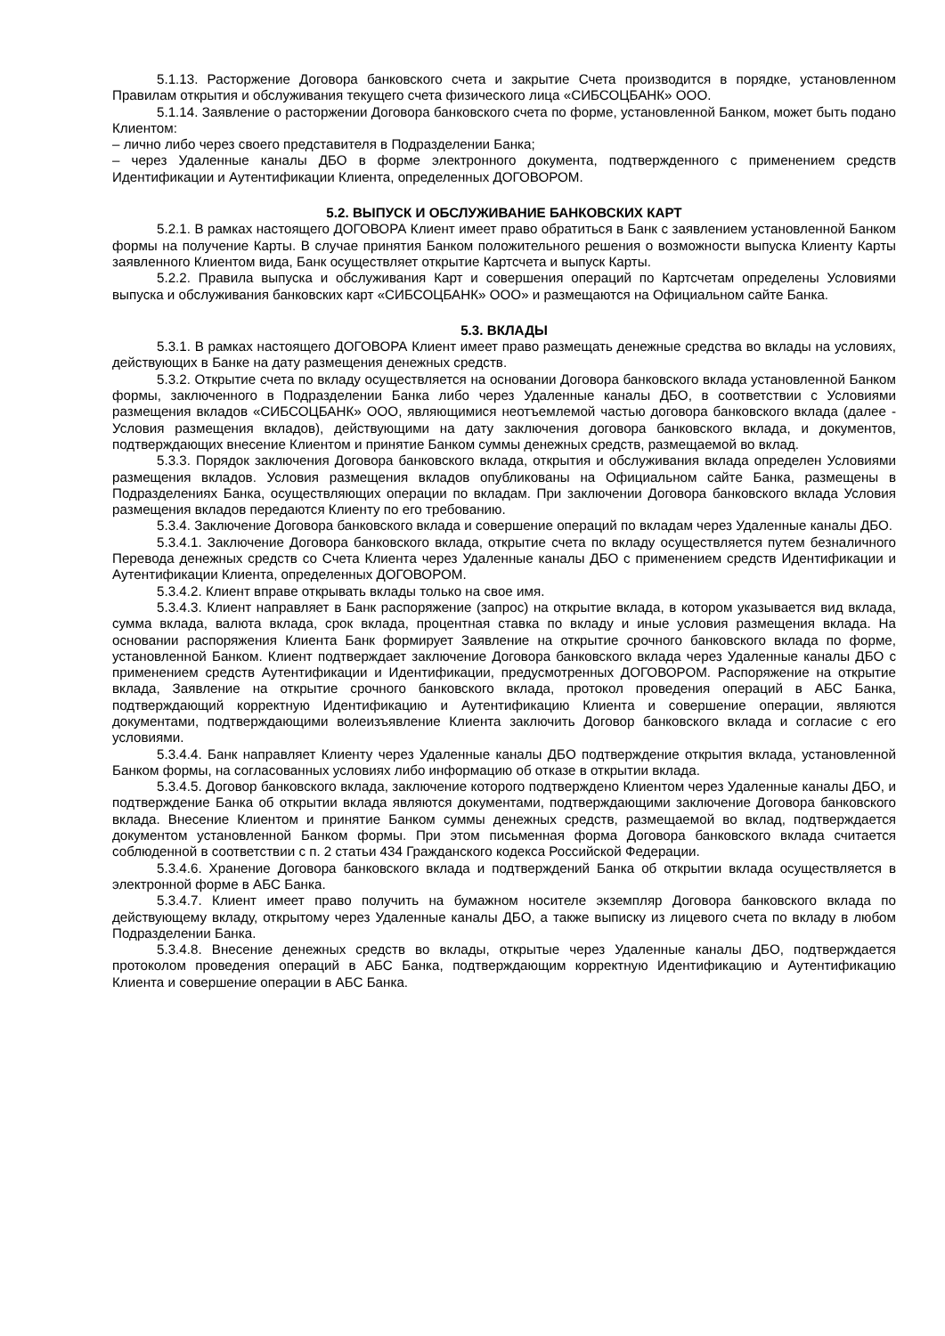5.1.13. Расторжение Договора банковского счета и закрытие Счета производится в порядке, установленном Правилам открытия и обслуживания текущего счета физического лица «СИБСОЦБАНК» ООО.
5.1.14. Заявление о расторжении Договора банковского счета по форме, установленной Банком, может быть подано Клиентом:
– лично либо через своего представителя в Подразделении Банка;
– через Удаленные каналы ДБО в форме электронного документа, подтвержденного с применением средств Идентификации и Аутентификации Клиента, определенных ДОГОВОРОМ.
5.2. ВЫПУСК И ОБСЛУЖИВАНИЕ БАНКОВСКИХ КАРТ
5.2.1. В рамках настоящего ДОГОВОРА Клиент имеет право обратиться в Банк с заявлением установленной Банком формы на получение Карты. В случае принятия Банком положительного решения о возможности выпуска Клиенту Карты заявленного Клиентом вида, Банк осуществляет открытие Картсчета и выпуск Карты.
5.2.2. Правила выпуска и обслуживания Карт и совершения операций по Картсчетам определены Условиями выпуска и обслуживания банковских карт «СИБСОЦБАНК» ООО» и размещаются на Официальном сайте Банка.
5.3. ВКЛАДЫ
5.3.1. В рамках настоящего ДОГОВОРА Клиент имеет право размещать денежные средства во вклады на условиях, действующих в Банке на дату размещения денежных средств.
5.3.2. Открытие счета по вкладу осуществляется на основании Договора банковского вклада установленной Банком формы, заключенного в Подразделении Банка либо через Удаленные каналы ДБО, в соответствии с Условиями размещения вкладов «СИБСОЦБАНК» ООО, являющимися неотъемлемой частью договора банковского вклада (далее - Условия размещения вкладов), действующими на дату заключения договора банковского вклада, и документов, подтверждающих внесение Клиентом и принятие Банком суммы денежных средств, размещаемой во вклад.
5.3.3. Порядок заключения Договора банковского вклада, открытия и обслуживания вклада определен Условиями размещения вкладов. Условия размещения вкладов опубликованы на Официальном сайте Банка, размещены в Подразделениях Банка, осуществляющих операции по вкладам. При заключении Договора банковского вклада Условия размещения вкладов передаются Клиенту по его требованию.
5.3.4. Заключение Договора банковского вклада и совершение операций по вкладам через Удаленные каналы ДБО.
5.3.4.1. Заключение Договора банковского вклада, открытие счета по вкладу осуществляется путем безналичного Перевода денежных средств со Счета Клиента через Удаленные каналы ДБО с применением средств Идентификации и Аутентификации Клиента, определенных ДОГОВОРОМ.
5.3.4.2. Клиент вправе открывать вклады только на свое имя.
5.3.4.3. Клиент направляет в Банк распоряжение (запрос) на открытие вклада, в котором указывается вид вклада, сумма вклада, валюта вклада, срок вклада, процентная ставка по вкладу и иные условия размещения вклада. На основании распоряжения Клиента Банк формирует Заявление на открытие срочного банковского вклада по форме, установленной Банком. Клиент подтверждает заключение Договора банковского вклада через Удаленные каналы ДБО с применением средств Аутентификации и Идентификации, предусмотренных ДОГОВОРОМ. Распоряжение на открытие вклада, Заявление на открытие срочного банковского вклада, протокол проведения операций в АБС Банка, подтверждающий корректную Идентификацию и Аутентификацию Клиента и совершение операции, являются документами, подтверждающими волеизъявление Клиента заключить Договор банковского вклада и согласие с его условиями.
5.3.4.4. Банк направляет Клиенту через Удаленные каналы ДБО подтверждение открытия вклада, установленной Банком формы, на согласованных условиях либо информацию об отказе в открытии вклада.
5.3.4.5. Договор банковского вклада, заключение которого подтверждено Клиентом через Удаленные каналы ДБО, и подтверждение Банка об открытии вклада являются документами, подтверждающими заключение Договора банковского вклада. Внесение Клиентом и принятие Банком суммы денежных средств, размещаемой во вклад, подтверждается документом установленной Банком формы. При этом письменная форма Договора банковского вклада считается соблюденной в соответствии с п. 2 статьи 434 Гражданского кодекса Российской Федерации.
5.3.4.6. Хранение Договора банковского вклада и подтверждений Банка об открытии вклада осуществляется в электронной форме в АБС Банка.
5.3.4.7. Клиент имеет право получить на бумажном носителе экземпляр Договора банковского вклада по действующему вкладу, открытому через Удаленные каналы ДБО, а также выписку из лицевого счета по вкладу в любом Подразделении Банка.
5.3.4.8. Внесение денежных средств во вклады, открытые через Удаленные каналы ДБО, подтверждается протоколом проведения операций в АБС Банка, подтверждающим корректную Идентификацию и Аутентификацию Клиента и совершение операции в АБС Банка.